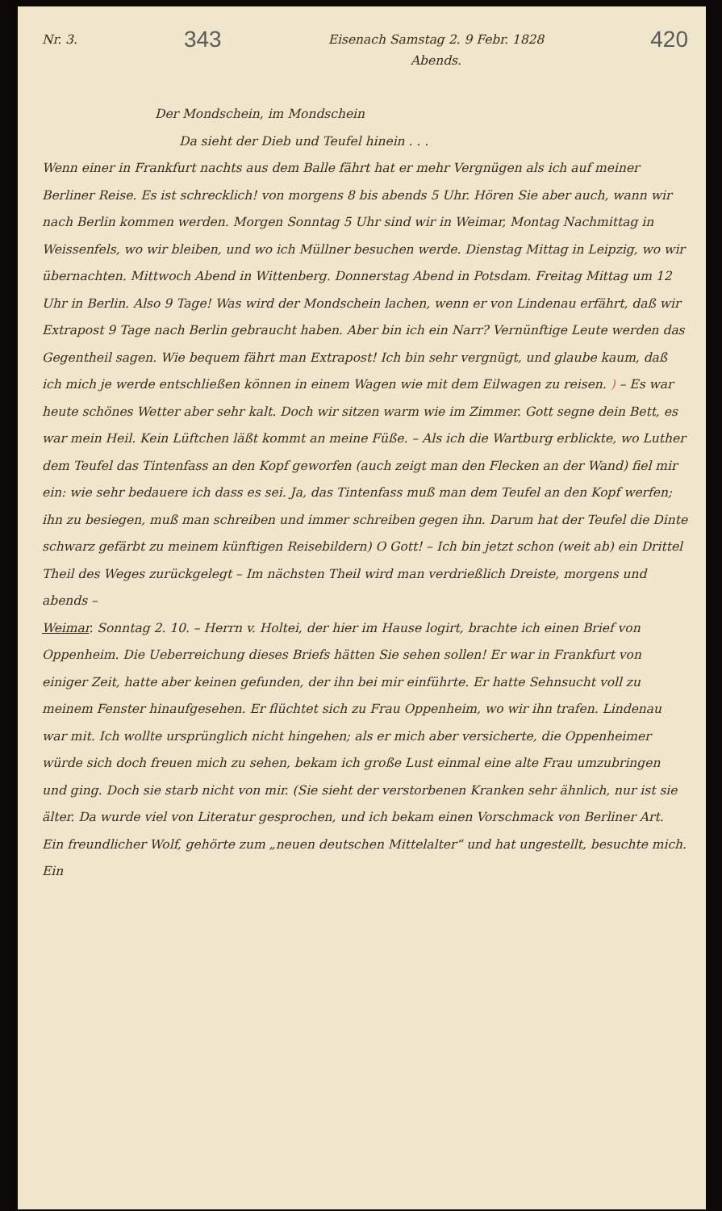Nr. 3. 343 Eisenach Samstag 2. 9 Febr. 1828
Abends. 420
Der Mondschein, im Mondschein
Da sieht der Dieb und Teufel hinein . . .
Wenn einer in Frankfurt nachts aus dem Balle fährt hat er mehr Vergnügen als ich auf meiner Berliner Reise. Es ist schrecklich! von morgens 8 bis abends 5 Uhr. Hören Sie aber auch, wann wir nach Berlin kommen werden. Morgen Sonntag 5 Uhr sind wir in Weimar, Montag Nachmittag in Weissenfels, wo wir bleiben, und wo ich Müllner besuchen werde. Dienstag Mittag in Leipzig, wo wir übernachten. Mittwoch Abend in Wittenberg. Donnerstag Abend in Potsdam. Freitag Mittag um 12 Uhr in Berlin. Also 9 Tage! Was wird der Mondschein lachen, wenn er von Lindenau erfährt, daß wir Extrapost 9 Tage nach Berlin gebraucht haben. Aber bin ich ein Narr? Vernünftige Leute werden das Gegentheil sagen. Wie bequem fährt man Extrapost! Ich bin sehr vergnügt, und glaube kaum, daß ich mich je werde entschließen können in einem Wagen wie mit dem Eilwagen zu reisen. ) – Es war heute schönes Wetter aber sehr kalt. Doch wir sitzen warm wie im Zimmer. Gott segne dein Bett, es war mein Heil. Kein Lüftchen läßt kommt an meine Füße. – Als ich die Wartburg erblickte, wo Luther dem Teufel das Tintenfass an den Kopf geworfen (auch zeigt man den Flecken an der Wand) fiel mir ein: wie sehr bedauere ich dass es sei. Ja, das Tintenfass muß man dem Teufel an den Kopf werfen; ihn zu besiegen, muß man schreiben und immer schreiben gegen ihn. Darum hat der Teufel die Dinte schwarz gefärbt zu meinem künftigen Reisebildern) O Gott! – Ich bin jetzt schon (weit ab) ein Drittel Theil des Weges zurückgelegt – Im nächsten Theil wird man verdrießlich Dreiste, morgens und abends –
Weimar. Sonntag 2. 10. – Herrn v. Holtei, der hier im Hause logirt, brachte ich einen Brief von Oppenheim. Die Ueberreichung dieses Briefs hätten Sie sehen sollen! Er war in Frankfurt von einiger Zeit, hatte aber keinen gefunden, der ihn bei mir einführte. Er hatte Sehnsucht voll zu meinem Fenster hinaufgesehen. Er flüchtet sich zu Frau Oppenheim, wo wir ihn trafen. Lindenau war mit. Ich wollte ursprünglich nicht hingehen; als er mich aber versicherte, die Oppenheimer würde sich doch freuen mich zu sehen, bekam ich große Lust einmal eine alte Frau umzubringen und ging. Doch sie starb nicht von mir. (Sie sieht der verstorbenen Kranken sehr ähnlich, nur ist sie älter. Da wurde viel von Literatur gesprochen, und ich bekam einen Vorschmack von Berliner Art. Ein freundlicher Wolf, gehörte zum „neuen deutschen Mittelalter“ und hat ungestellt, besuchte mich. Ein